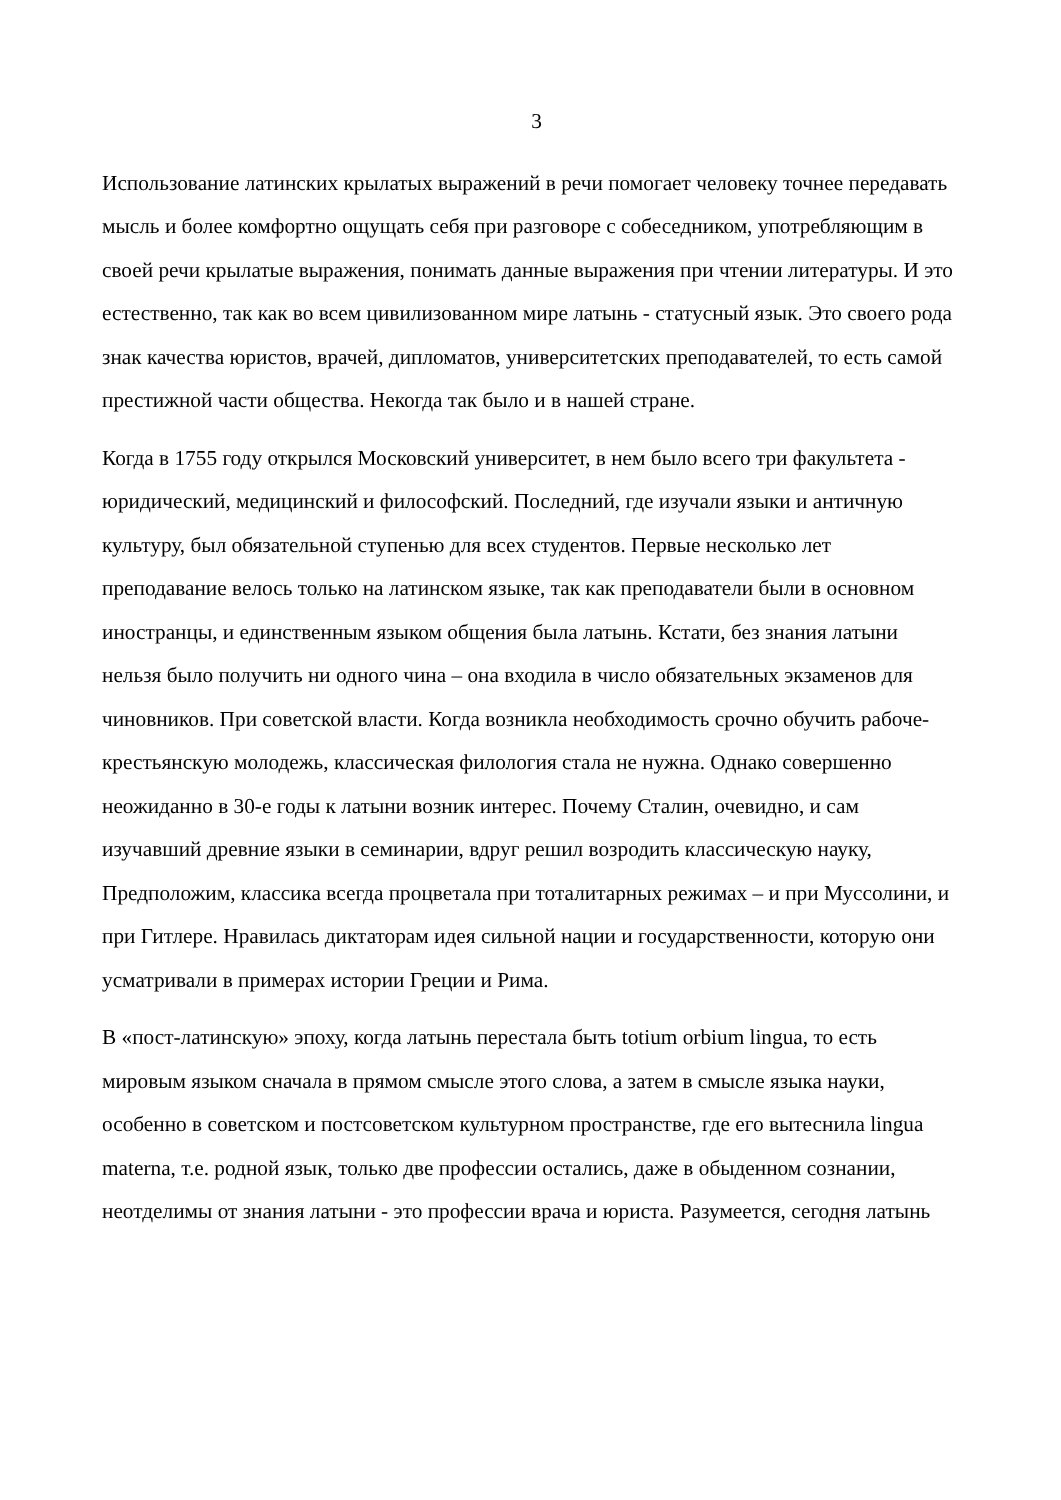3
Использование латинских крылатых выражений в речи помогает человеку точнее передавать мысль и более комфортно ощущать себя при разговоре с собеседником, употребляющим в своей речи крылатые выражения, понимать данные выражения при чтении литературы. И это естественно, так как во всем цивилизованном мире латынь - статусный язык. Это своего рода знак качества юристов, врачей, дипломатов, университетских преподавателей, то есть самой престижной части общества. Некогда так было и в нашей стране.
Когда в 1755 году открылся Московский университет, в нем было всего три факультета - юридический, медицинский и философский. Последний, где изучали языки и античную культуру, был обязательной ступенью для всех студентов. Первые несколько лет преподавание велось только на латинском языке, так как преподаватели были в основном иностранцы, и единственным языком общения была латынь. Кстати, без знания латыни нельзя было получить ни одного чина – она входила в число обязательных экзаменов для чиновников. При советской власти. Когда возникла необходимость срочно обучить рабоче-крестьянскую молодежь, классическая филология стала не нужна. Однако совершенно неожиданно в 30-е годы к латыни возник интерес. Почему Сталин, очевидно, и сам изучавший древние языки в семинарии, вдруг решил возродить классическую науку, Предположим, классика всегда процветала при тоталитарных режимах – и при Муссолини, и при Гитлере. Нравилась диктаторам идея сильной нации и государственности, которую они усматривали в примерах истории Греции и Рима.
В «пост-латинскую» эпоху, когда латынь перестала быть totium orbium lingua, то есть мировым языком сначала в прямом смысле этого слова, а затем в смысле языка науки, особенно в советском и постсоветском культурном пространстве, где его вытеснила lingua materna, т.е. родной язык, только две профессии остались, даже в обыденном сознании, неотделимы от знания латыни - это профессии врача и юриста. Разумеется, сегодня латынь